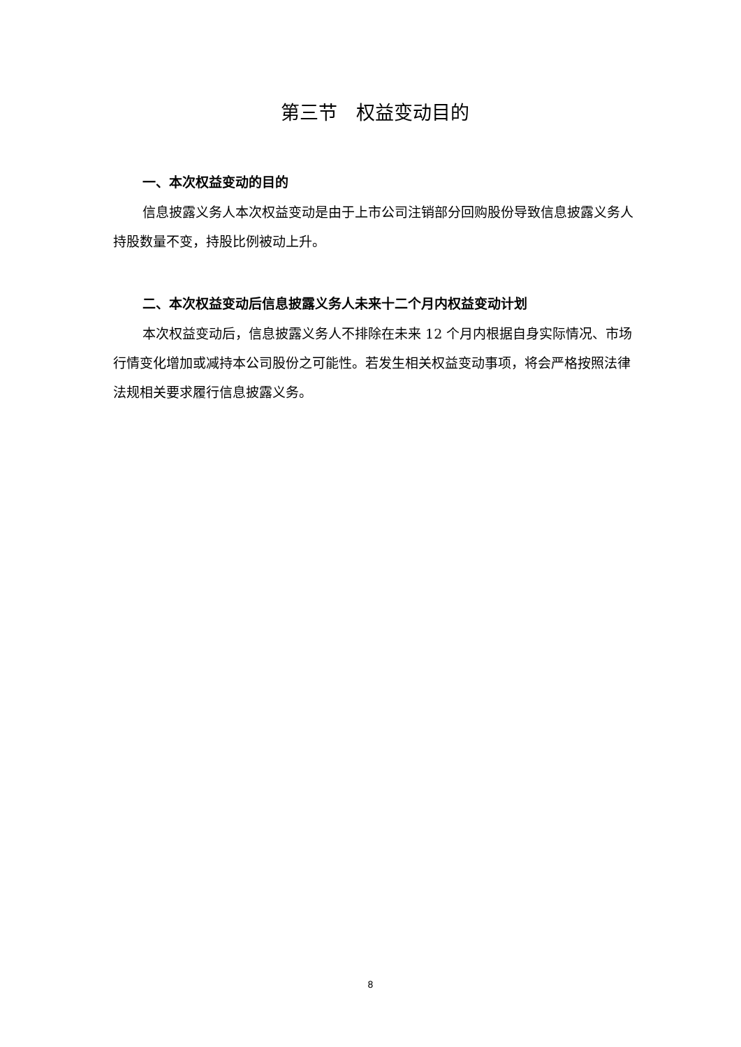第三节　权益变动目的
一、本次权益变动的目的
信息披露义务人本次权益变动是由于上市公司注销部分回购股份导致信息披露义务人持股数量不变，持股比例被动上升。
二、本次权益变动后信息披露义务人未来十二个月内权益变动计划
本次权益变动后，信息披露义务人不排除在未来 12 个月内根据自身实际情况、市场行情变化增加或减持本公司股份之可能性。若发生相关权益变动事项，将会严格按照法律法规相关要求履行信息披露义务。
8